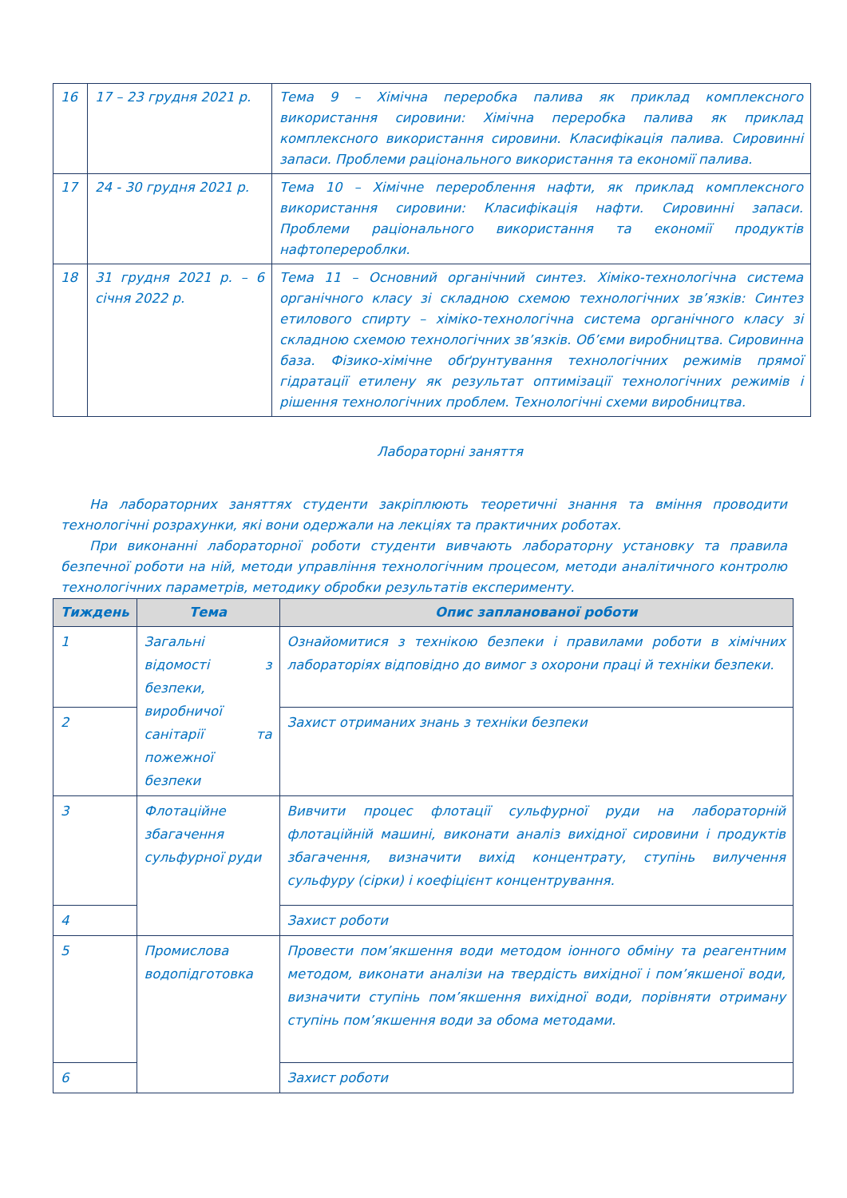| 16 | 17 – 23 грудня 2021 р. | Тема 9 – Хімічна переробка палива як приклад комплексного використання сировини: Хімічна переробка палива як приклад комплексного використання сировини. Класифікація палива. Сировинні запаси. Проблеми раціонального використання та економії палива. |
| 17 | 24 - 30 грудня 2021 р. | Тема 10 – Хімічне перероблення нафти, як приклад комплексного використання сировини: Класифікація нафти. Сировинні запаси. Проблеми раціонального використання та економії продуктів нафтоперероблки. |
| 18 | 31 грудня 2021 р. – 6 січня 2022 р. | Тема 11 – Основний органічний синтез. Хіміко-технологічна система органічного класу зі складною схемою технологічних зв’язків: Синтез етилового спирту – хіміко-технологічна система органічного класу зі складною схемою технологічних зв’язків. Об’єми виробництва. Сировинна база. Фізико-хімічне обґрунтування технологічних режимів прямої гідратації етилену як результат оптимізації технологічних режимів і рішення технологічних проблем. Технологічні схеми виробництва. |
Лабораторні заняття
На лабораторних заняттях студенти закріплюють теоретичні знання та вміння проводити технологічні розрахунки, які вони одержали на лекціях та практичних роботах.
При виконанні лабораторної роботи студенти вивчають лабораторну установку та правила безпечної роботи на ній, методи управління технологічним процесом, методи аналітичного контролю технологічних параметрів, методику обробки результатів експерименту.
| Тиждень | Тема | Опис запланованої роботи |
| --- | --- | --- |
| 1 | Загальні відомості з безпеки, виробничої санітарії та пожежної безпеки | Ознайомитися з технікою безпеки і правилами роботи в хімічних лабораторіях відповідно до вимог з охорони праці й техніки безпеки. |
| 2 | | Захист отриманих знань з техніки безпеки |
| 3 | Флотаційне збагачення сульфурної руди | Вивчити процес флотації сульфурної руди на лабораторній флотаційній машині, виконати аналіз вихідної сировини і продуктів збагачення, визначити вихід концентрату, ступінь вилучення сульфуру (сірки) і коефіцієнт концентрування. |
| 4 | | Захист роботи |
| 5 | Промислова водопідготовка | Провести пом’якшення води методом іонного обміну та реагентним методом, виконати аналізи на твердість вихідної і пом’якшеної води, визначити ступінь пом’якшення вихідної води, порівняти отриману ступінь пом’якшення води за обома методами. |
| 6 | | Захист роботи |